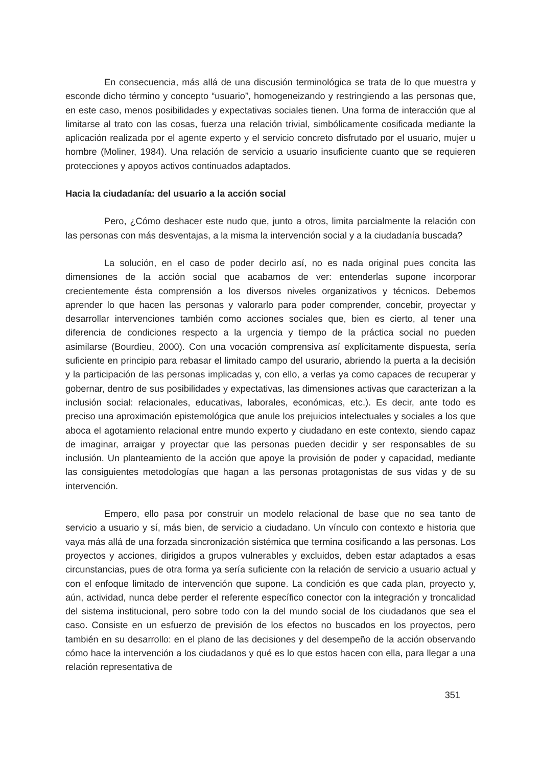En consecuencia, más allá de una discusión terminológica se trata de lo que muestra y esconde dicho término y concepto “usuario”, homogeneizando y restringiendo a las personas que, en este caso, menos posibilidades y expectativas sociales tienen. Una forma de interacción que al limitarse al trato con las cosas, fuerza una relación trivial, simbólicamente cosificada mediante la aplicación realizada por el agente experto y el servicio concreto disfrutado por el usuario, mujer u hombre (Moliner, 1984). Una relación de servicio a usuario insuficiente cuanto que se requieren protecciones y apoyos activos continuados adaptados.
Hacia la ciudadanía: del usuario a la acción social
Pero, ¿Cómo deshacer este nudo que, junto a otros, limita parcialmente la relación con las personas con más desventajas, a la misma la intervención social y a la ciudadanía buscada?
La solución, en el caso de poder decirlo así, no es nada original pues concita las dimensiones de la acción social que acabamos de ver: entenderlas supone incorporar crecientemente ésta comprensión a los diversos niveles organizativos y técnicos. Debemos aprender lo que hacen las personas y valorarlo para poder comprender, concebir, proyectar y desarrollar intervenciones también como acciones sociales que, bien es cierto, al tener una diferencia de condiciones respecto a la urgencia y tiempo de la práctica social no pueden asimilarse (Bourdieu, 2000). Con una vocación comprensiva así explícitamente dispuesta, sería suficiente en principio para rebasar el limitado campo del usurario, abriendo la puerta a la decisión y la participación de las personas implicadas y, con ello, a verlas ya como capaces de recuperar y gobernar, dentro de sus posibilidades y expectativas, las dimensiones activas que caracterizan a la inclusión social: relacionales, educativas, laborales, económicas, etc.). Es decir, ante todo es preciso una aproximación epistemológica que anule los prejuicios intelectuales y sociales a los que aboca el agotamiento relacional entre mundo experto y ciudadano en este contexto, siendo capaz de imaginar, arraigar y proyectar que las personas pueden decidir y ser responsables de su inclusión. Un planteamiento de la acción que apoye la provisión de poder y capacidad, mediante las consiguientes metodologías que hagan a las personas protagonistas de sus vidas y de su intervención.
Empero, ello pasa por construir un modelo relacional de base que no sea tanto de servicio a usuario y sí, más bien, de servicio a ciudadano. Un vínculo con contexto e historia que vaya más allá de una forzada sincronización sistémica que termina cosificando a las personas. Los proyectos y acciones, dirigidos a grupos vulnerables y excluidos, deben estar adaptados a esas circunstancias, pues de otra forma ya sería suficiente con la relación de servicio a usuario actual y con el enfoque limitado de intervención que supone. La condición es que cada plan, proyecto y, aún, actividad, nunca debe perder el referente específico conector con la integración y troncalidad del sistema institucional, pero sobre todo con la del mundo social de los ciudadanos que sea el caso. Consiste en un esfuerzo de previsión de los efectos no buscados en los proyectos, pero también en su desarrollo: en el plano de las decisiones y del desempeño de la acción observando cómo hace la intervención a los ciudadanos y qué es lo que estos hacen con ella, para llegar a una relación representativa de
351